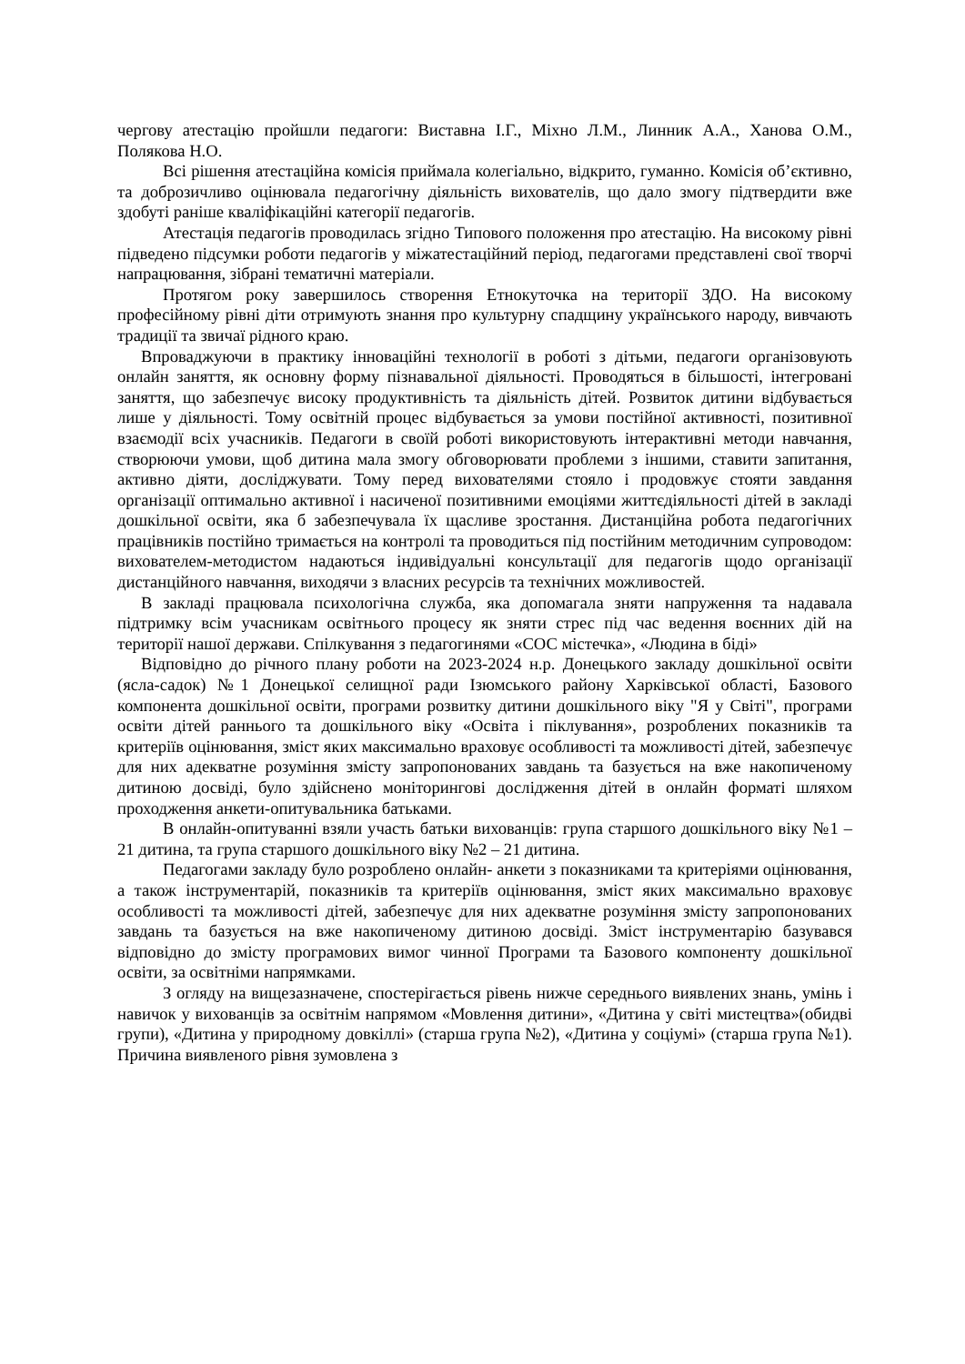чергову атестацію пройшли педагоги: Виставна І.Г., Міхно Л.М., Линник А.А., Ханова О.М., Полякова Н.О.
Всі рішення атестаційна комісія приймала колегіально, відкрито, гуманно. Комісія об’єктивно, та доброзичливо оцінювала педагогічну діяльність вихователів, що дало змогу підтвердити вже здобуті раніше кваліфікаційні категорії педагогів.
Атестація педагогів проводилась згідно Типового положення про атестацію. На високому рівні підведено підсумки роботи педагогів у міжатестаційний період, педагогами представлені свої творчі напрацювання, зібрані тематичні матеріали.
Протягом року завершилось створення Етнокуточка на території ЗДО. На високому професійному рівні діти отримують знання про культурну спадщину українського народу, вивчають традиції та звичаї рідного краю.
Впроваджуючи в практику інноваційні технології в роботі з дітьми, педагоги організовують онлайн заняття, як основну форму пізнавальної діяльності. Проводяться в більшості, інтегровані заняття, що забезпечує високу продуктивність та діяльність дітей. Розвиток дитини відбувається лише у діяльності. Тому освітній процес відбувається за умови постійної активності, позитивної взаємодії всіх учасників. Педагоги в своїй роботі використовують інтерактивні методи навчання, створюючи умови, щоб дитина мала змогу обговорювати проблеми з іншими, ставити запитання, активно діяти, досліджувати. Тому перед вихователями стояло і продовжує стояти завдання організації оптимально активної і насиченої позитивними емоціями життєдіяльності дітей в закладі дошкільної освіти, яка б забезпечувала їх щасливе зростання. Дистанційна робота педагогічних працівників постійно тримається на контролі та проводиться під постійним методичним супроводом: вихователем-методистом надаються індивідуальні консультації для педагогів щодо організації дистанційного навчання, виходячи з власних ресурсів та технічних можливостей.
В закладі працювала психологічна служба, яка допомагала зняти напруження та надавала підтримку всім учасникам освітнього процесу як зняти стрес під час ведення воєнних дій на території нашої держави. Спілкування з педагогинями «СОС містечка», «Людина в біді»
Відповідно до річного плану роботи на 2023-2024 н.р. Донецького закладу дошкільної освіти (ясла-садок) №1 Донецької селищної ради Ізюмського району Харківської області, Базового компонента дошкільної освіти, програми розвитку дитини дошкільного віку "Я у Світі", програми освіти дітей раннього та дошкільного віку «Освіта і піклування», розроблених показників та критеріїв оцінювання, зміст яких максимально враховує особливості та можливості дітей, забезпечує для них адекватне розуміння змісту запропонованих завдань та базується на вже накопиченому дитиною досвіді, було здійснено моніторингові дослідження дітей в онлайн форматі шляхом проходження анкети-опитувальника батьками.
В онлайн-опитуванні взяли участь батьки вихованців: група старшого дошкільного віку №1 – 21 дитина, та група старшого дошкільного віку №2 – 21 дитина.
Педагогами закладу було розроблено онлайн- анкети з показниками та критеріями оцінювання, а також інструментарій, показників та критеріїв оцінювання, зміст яких максимально враховує особливості та можливості дітей, забезпечує для них адекватне розуміння змісту запропонованих завдань та базується на вже накопиченому дитиною досвіді. Зміст інструментарію базувався відповідно до змісту програмових вимог чинної Програми та Базового компоненту дошкільної освіти, за освітніми напрямками.
З огляду на вищезазначене, спостерігається рівень нижче середнього виявлених знань, умінь і навичок у вихованців за освітнім напрямом «Мовлення дитини», «Дитина у світі мистецтва»(обидві групи), «Дитина у природному довкіллі» (старша група №2), «Дитина у соціумі» (старша група №1). Причина виявленого рівня зумовлена з